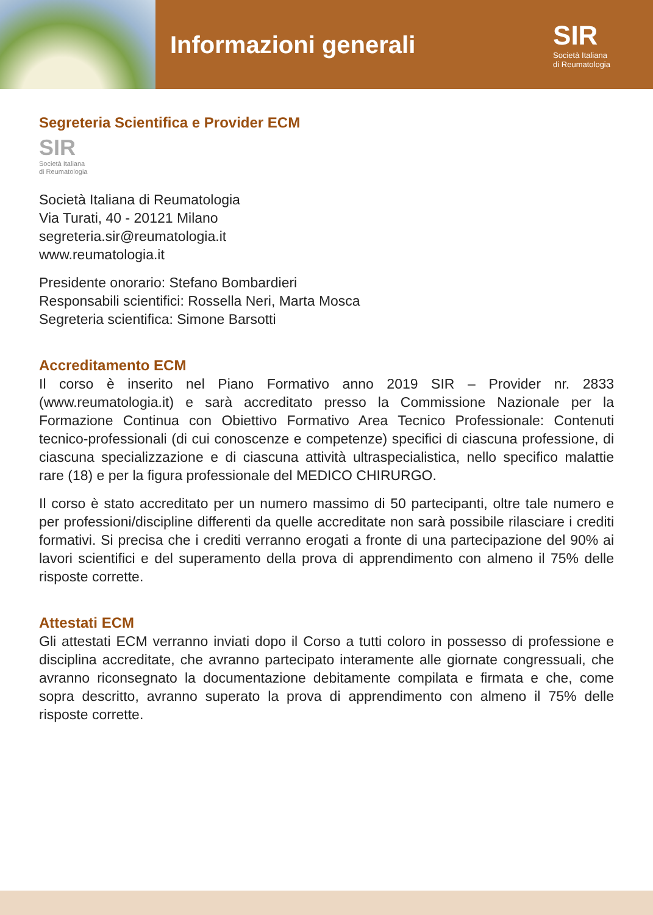Informazioni generali
SIR
Società Italiana
di Reumatologia
Segreteria Scientifica e Provider ECM
SIR
Società Italiana
di Reumatologia
Società Italiana di Reumatologia
Via Turati, 40 - 20121 Milano
segreteria.sir@reumatologia.it
www.reumatologia.it
Presidente onorario: Stefano Bombardieri
Responsabili scientifici: Rossella Neri, Marta Mosca
Segreteria scientifica: Simone Barsotti
Accreditamento ECM
Il corso è inserito nel Piano Formativo anno 2019 SIR – Provider nr. 2833 (www.reumatologia.it) e sarà accreditato presso la Commissione Nazionale per la Formazione Continua con Obiettivo Formativo Area Tecnico Professionale: Contenuti tecnico-professionali (di cui conoscenze e competenze) specifici di ciascuna professione, di ciascuna specializzazione e di ciascuna attività ultraspecialistica, nello specifico malattie rare (18) e per la figura professionale del MEDICO CHIRURGO.
Il corso è stato accreditato per un numero massimo di 50 partecipanti, oltre tale numero e per professioni/discipline differenti da quelle accreditate non sarà possibile rilasciare i crediti formativi. Si precisa che i crediti verranno erogati a fronte di una partecipazione del 90% ai lavori scientifici e del superamento della prova di apprendimento con almeno il 75% delle risposte corrette.
Attestati ECM
Gli attestati ECM verranno inviati dopo il Corso a tutti coloro in possesso di professione e disciplina accreditate, che avranno partecipato interamente alle giornate congressuali, che avranno riconsegnato la documentazione debitamente compilata e firmata e che, come sopra descritto, avranno superato la prova di apprendimento con almeno il 75% delle risposte corrette.